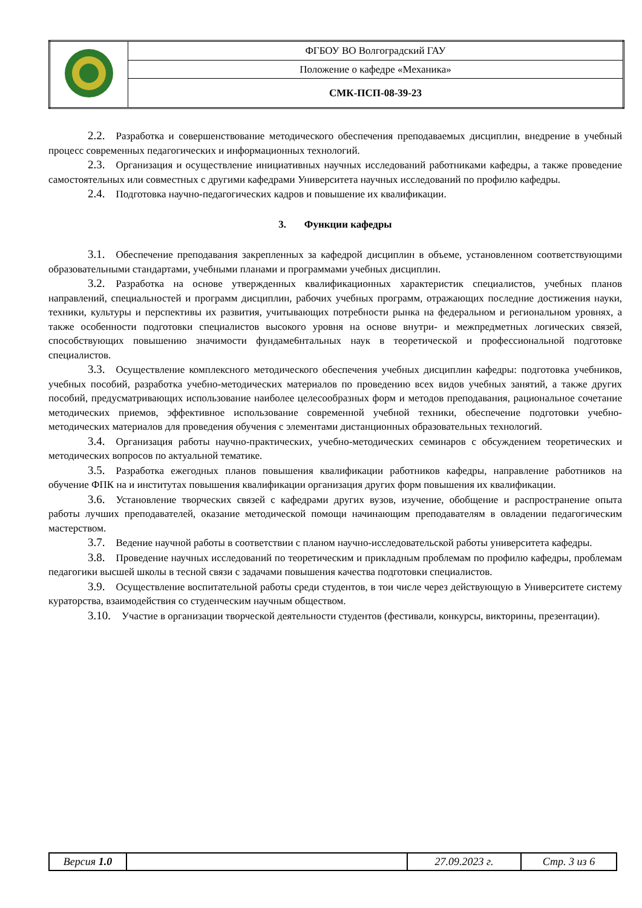| | ФГБОУ ВО Волгоградский ГАУ |
| | Положение о кафедре «Механика» |
| | СМК-ПСП-08-39-23 |
2.2. Разработка и совершенствование методического обеспечения преподаваемых дисциплин, внедрение в учебный процесс современных педагогических и информационных технологий.
2.3. Организация и осуществление инициативных научных исследований работниками кафедры, а также проведение самостоятельных или совместных с другими кафедрами Университета научных исследований по профилю кафедры.
2.4. Подготовка научно-педагогических кадров и повышение их квалификации.
3. Функции кафедры
3.1. Обеспечение преподавания закрепленных за кафедрой дисциплин в объеме, установленном соответствующими образовательными стандартами, учебными планами и программами учебных дисциплин.
3.2. Разработка на основе утвержденных квалификационных характеристик специалистов, учебных планов направлений, специальностей и программ дисциплин, рабочих учебных программ, отражающих последние достижения науки, техники, культуры и перспективы их развития, учитывающих потребности рынка на федеральном и региональном уровнях, а также особенности подготовки специалистов высокого уровня на основе внутри- и межпредметных логических связей, способствующих повышению значимости фундаме6нтальных наук в теоретической и профессиональной подготовке специалистов.
3.3. Осуществление комплексного методического обеспечения учебных дисциплин кафедры: подготовка учебников, учебных пособий, разработка учебно-методических материалов по проведению всех видов учебных занятий, а также других пособий, предусматривающих использование наиболее целесообразных форм и методов преподавания, рациональное сочетание методических приемов, эффективное использование современной учебной техники, обеспечение подготовки учебно-методических материалов для проведения обучения с элементами дистанционных образовательных технологий.
3.4. Организация работы научно-практических, учебно-методических семинаров с обсуждением теоретических и методических вопросов по актуальной тематике.
3.5. Разработка ежегодных планов повышения квалификации работников кафедры, направление работников на обучение ФПК на и институтах повышения квалификации организация других форм повышения их квалификации.
3.6. Установление творческих связей с кафедрами других вузов, изучение, обобщение и распространение опыта работы лучших преподавателей, оказание методической помощи начинающим преподавателям в овладении педагогическим мастерством.
3.7. Ведение научной работы в соответствии с планом научно-исследовательской работы университета кафедры.
3.8. Проведение научных исследований по теоретическим и прикладным проблемам по профилю кафедры, проблемам педагогики высшей школы в тесной связи с задачами повышения качества подготовки специалистов.
3.9. Осуществление воспитательной работы среди студентов, в тои числе через действующую в Университете систему кураторства, взаимодействия со студенческим научным обществом.
3.10. Участие в организации творческой деятельности студентов (фестивали, конкурсы, викторины, презентации).
| Версия 1.0 | | 27.09.2023 г. | Стр. 3 из 6 |